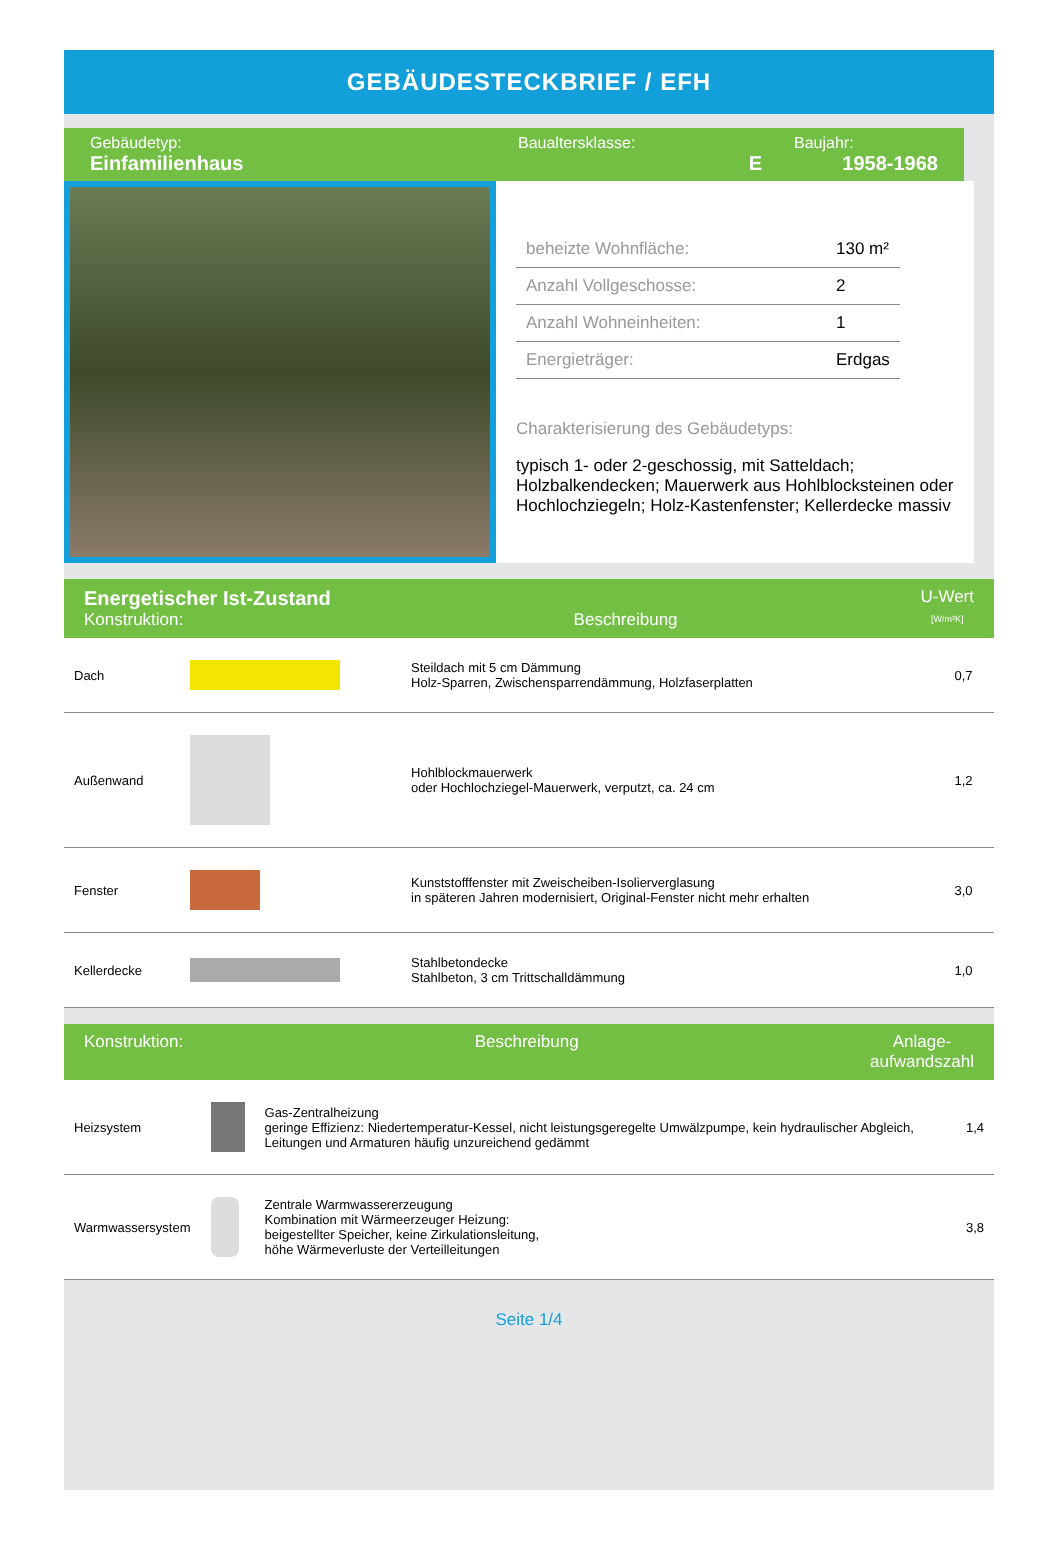GEBÄUDESTECKBRIEF / EFH
Gebäudetyp:
Einfamilienhaus
Baualtersklasse:
E
Baujahr:
1958-1968
| beheizte Wohnfläche: | 130 m² |
| Anzahl Vollgeschosse: | 2 |
| Anzahl Wohneinheiten: | 1 |
| Energieträger: | Erdgas |
Charakterisierung des Gebäudetyps:
typisch 1- oder 2-geschossig, mit Satteldach; Holzbalkendecken; Mauerwerk aus Hohlblocksteinen oder Hochlochziegeln; Holz-Kastenfenster; Kellerdecke massiv
Energetischer Ist-Zustand
Konstruktion:
Beschreibung U-Wert
[W/m²K]
| Dach | | Steildach mit 5 cm Dämmung Holz-Sparren, Zwischensparrendämmung, Holzfaserplatten | 0,7 |
| Außenwand | | Hohlblockmauerwerk oder Hochlochziegel-Mauerwerk, verputzt, ca. 24 cm | 1,2 |
| Fenster | | Kunststofffenster mit Zweischeiben-Isolierverglasung in späteren Jahren modernisiert, Original-Fenster nicht mehr erhalten | 3,0 |
| Kellerdecke | | Stahlbetondecke Stahlbeton, 3 cm Trittschalldämmung | 1,0 |
Konstruktion: Beschreibung Anlage-
aufwandszahl
| Heizsystem | | Gas-Zentralheizung geringe Effizienz: Niedertemperatur-Kessel, nicht leistungsgeregelte Umwälzpumpe, kein hydraulischer Abgleich, Leitungen und Armaturen häufig unzureichend gedämmt | 1,4 |
| Warmwassersystem | | Zentrale Warmwassererzeugung Kombination mit Wärmeerzeuger Heizung: beigestellter Speicher, keine Zirkulationsleitung, höhe Wärmeverluste der Verteilleitungen | 3,8 |
Seite 1/4